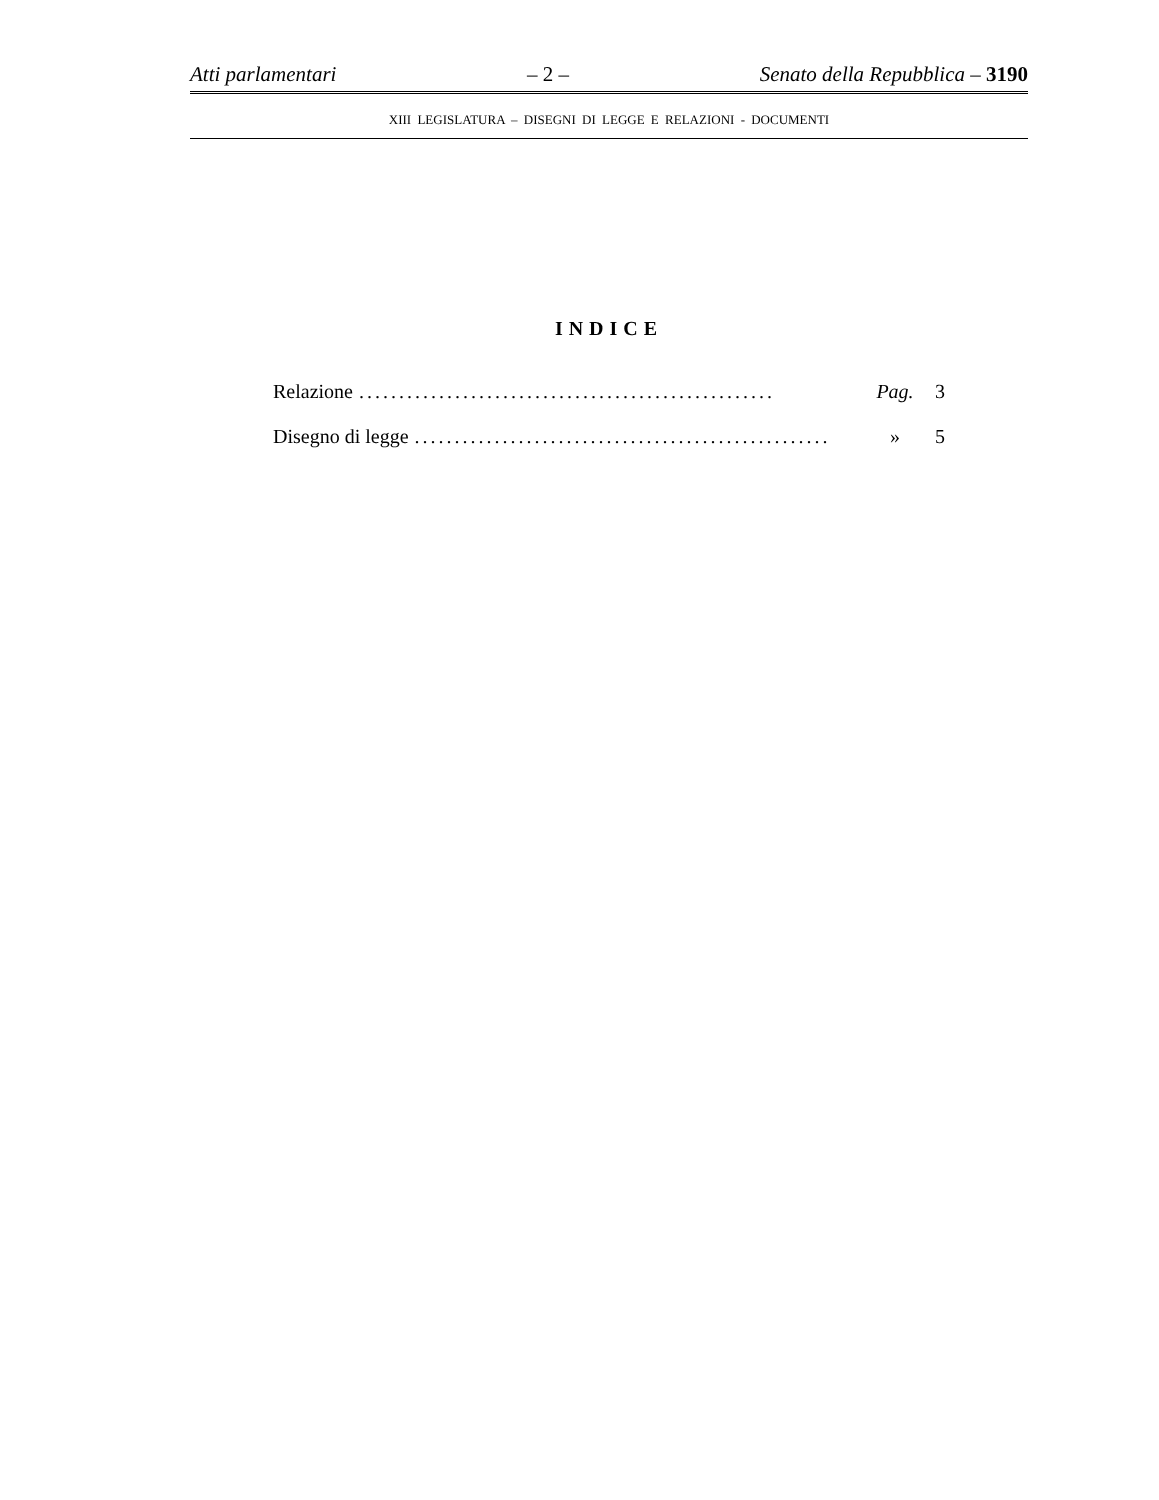Atti parlamentari – 2 – Senato della Repubblica – 3190
XIII LEGISLATURA – DISEGNI DI LEGGE E RELAZIONI - DOCUMENTI
INDICE
Relazione.................................................... Pag. 3
Disegno di legge.................................................... » 5